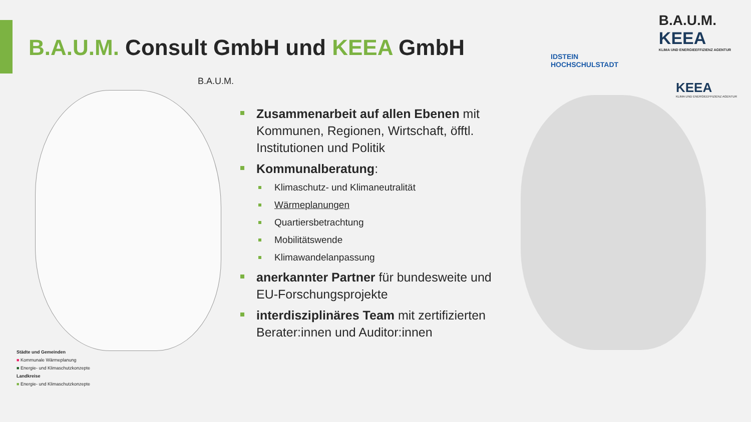B.A.U.M. Consult GmbH und KEEA GmbH
IDSTEIN
HOCHSCHULSTADT
B.A.U.M.
KEEA
KLIMA UND ENERGIEEFFIZIENZ AGENTUR
B.A.U.M. KEEA
KLIMA UND ENERGIEEFFIZIENZ AGENTUR
Zusammenarbeit auf allen Ebenen mit Kommunen, Regionen, Wirtschaft, öfftl. Institutionen und Politik
Kommunalberatung:
Klimaschutz- und Klimaneutralität
Wärmeplanungen
Quartiersbetrachtung
Mobilitätswende
Klimawandelanpassung
anerkannter Partner für bundesweite und EU-Forschungsprojekte
interdisziplinäres Team mit zertifizierten Berater:innen und Auditor:innen
Städte und Gemeinden
■ Kommunale Wärmeplanung
■ Energie- und Klimaschutzkonzepte
Landkreise
■ Energie- und Klimaschutzkonzepte